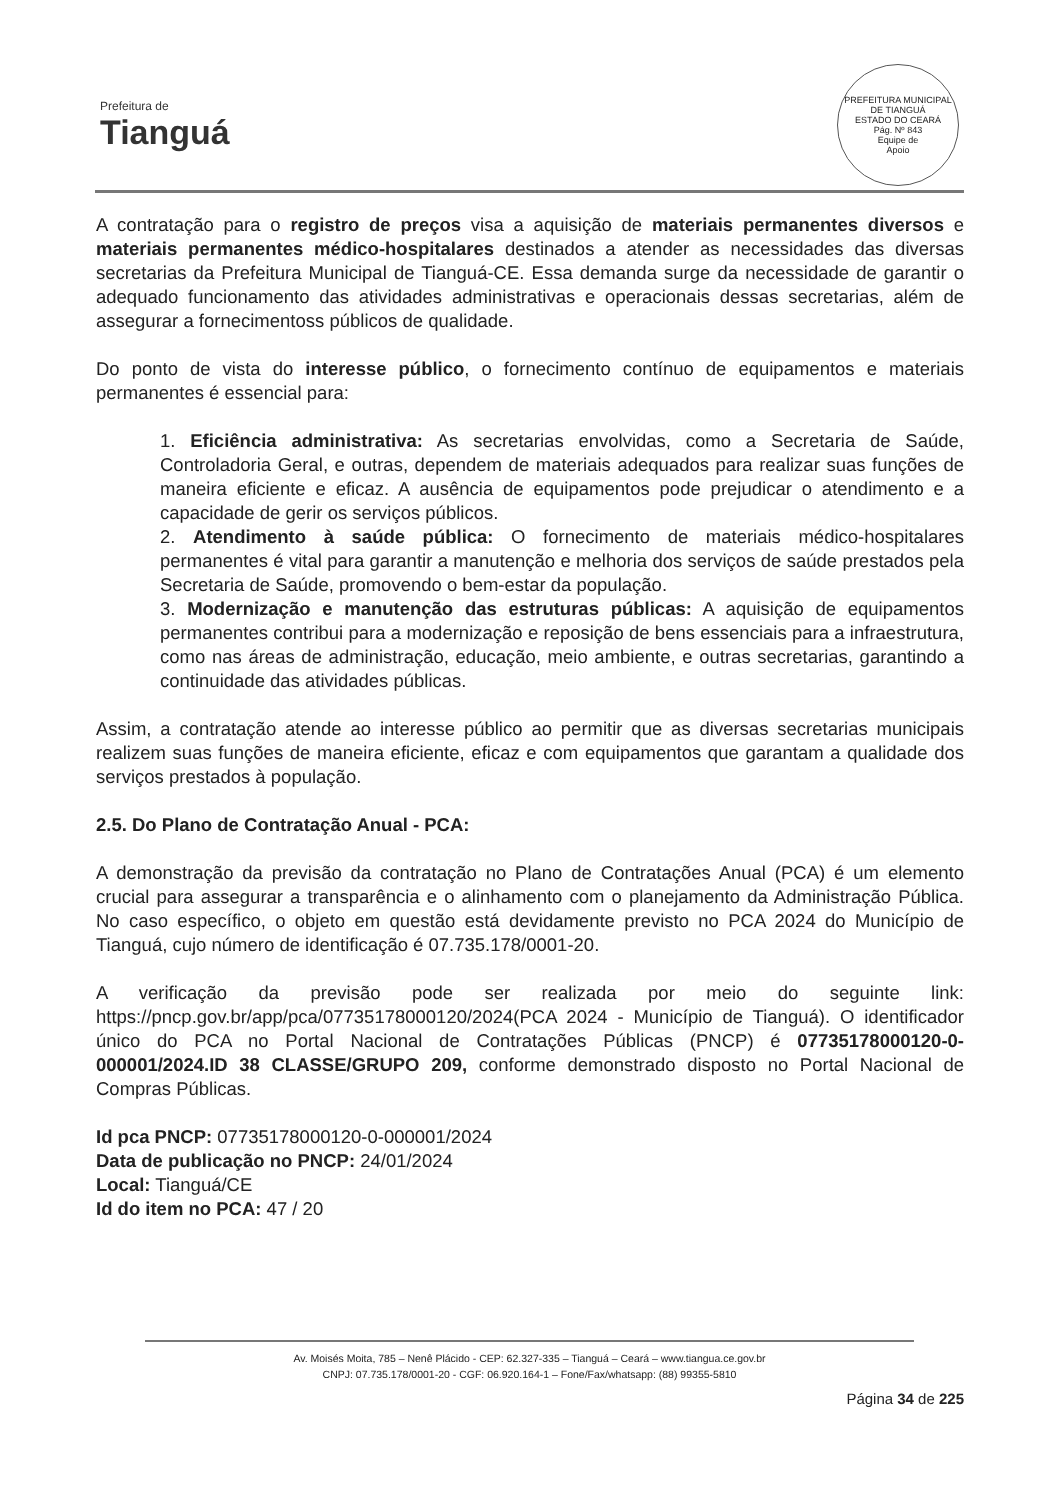Prefeitura de
Tianguá
PREFEITURA MUNICIPAL DE TIANGUÁ
ESTADO DO CEARÁ
Pág. Nº 843
Equipe de
Apoio
A contratação para o registro de preços visa a aquisição de materiais permanentes diversos e materiais permanentes médico-hospitalares destinados a atender as necessidades das diversas secretarias da Prefeitura Municipal de Tianguá-CE. Essa demanda surge da necessidade de garantir o adequado funcionamento das atividades administrativas e operacionais dessas secretarias, além de assegurar a fornecimentoss públicos de qualidade.
Do ponto de vista do interesse público, o fornecimento contínuo de equipamentos e materiais permanentes é essencial para:
1. Eficiência administrativa: As secretarias envolvidas, como a Secretaria de Saúde, Controladoria Geral, e outras, dependem de materiais adequados para realizar suas funções de maneira eficiente e eficaz. A ausência de equipamentos pode prejudicar o atendimento e a capacidade de gerir os serviços públicos.
2. Atendimento à saúde pública: O fornecimento de materiais médico-hospitalares permanentes é vital para garantir a manutenção e melhoria dos serviços de saúde prestados pela Secretaria de Saúde, promovendo o bem-estar da população.
3. Modernização e manutenção das estruturas públicas: A aquisição de equipamentos permanentes contribui para a modernização e reposição de bens essenciais para a infraestrutura, como nas áreas de administração, educação, meio ambiente, e outras secretarias, garantindo a continuidade das atividades públicas.
Assim, a contratação atende ao interesse público ao permitir que as diversas secretarias municipais realizem suas funções de maneira eficiente, eficaz e com equipamentos que garantam a qualidade dos serviços prestados à população.
2.5. Do Plano de Contratação Anual - PCA:
A demonstração da previsão da contratação no Plano de Contratações Anual (PCA) é um elemento crucial para assegurar a transparência e o alinhamento com o planejamento da Administração Pública. No caso específico, o objeto em questão está devidamente previsto no PCA 2024 do Município de Tianguá, cujo número de identificação é 07.735.178/0001-20.
A verificação da previsão pode ser realizada por meio do seguinte link: https://pncp.gov.br/app/pca/07735178000120/2024(PCA 2024 - Município de Tianguá). O identificador único do PCA no Portal Nacional de Contratações Públicas (PNCP) é 07735178000120-0-000001/2024.ID 38 CLASSE/GRUPO 209, conforme demonstrado disposto no Portal Nacional de Compras Públicas.
Id pca PNCP: 07735178000120-0-000001/2024
Data de publicação no PNCP: 24/01/2024
Local: Tianguá/CE
Id do item no PCA: 47 / 20
Av. Moisés Moita, 785 – Nenê Plácido - CEP: 62.327-335 – Tianguá – Ceará – www.tiangua.ce.gov.br
CNPJ: 07.735.178/0001-20 - CGF: 06.920.164-1 – Fone/Fax/whatsapp: (88) 99355-5810
Página 34 de 225